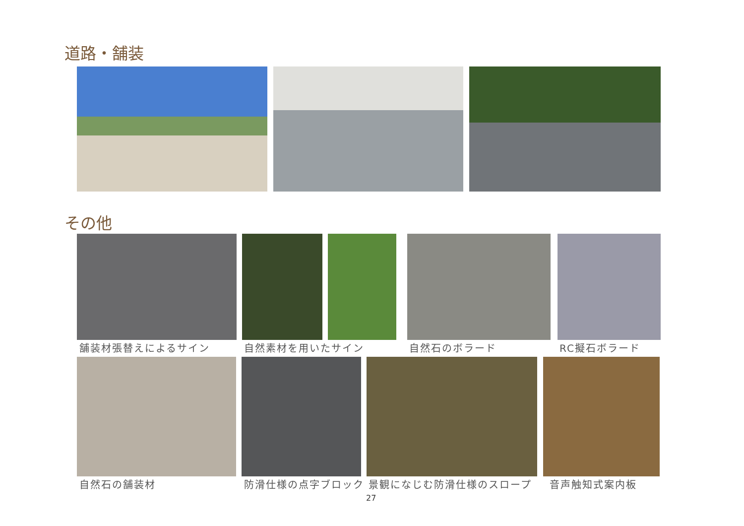道路・舗装
その他
舗装材張替えによるサイン 自然素材を用いたサイン 自然石のボラード RC擬石ボラード
自然石の舗装材 防滑仕様の点字ブロック 景観になじむ防滑仕様のスロープ 音声触知式案内板
27